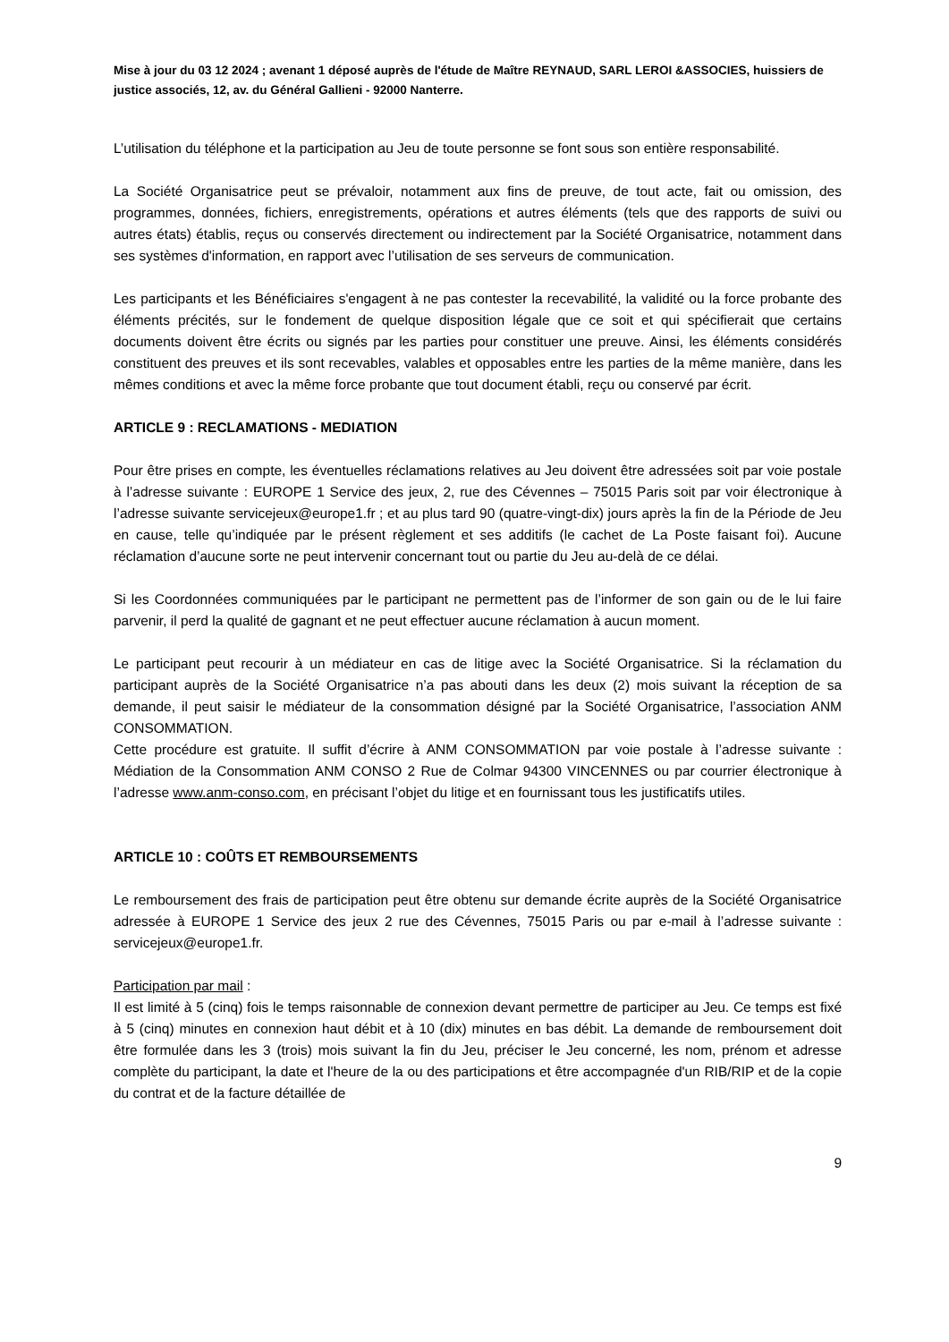Mise à jour du 03 12 2024 ; avenant 1 déposé auprès de l'étude de Maître REYNAUD, SARL LEROI &ASSOCIES, huissiers de justice associés, 12, av. du Général Gallieni - 92000 Nanterre.
L’utilisation du téléphone et la participation au Jeu de toute personne se font sous son entière responsabilité.
La Société Organisatrice peut se prévaloir, notamment aux fins de preuve, de tout acte, fait ou omission, des programmes, données, fichiers, enregistrements, opérations et autres éléments (tels que des rapports de suivi ou autres états) établis, reçus ou conservés directement ou indirectement par la Société Organisatrice, notamment dans ses systèmes d'information, en rapport avec l’utilisation de ses serveurs de communication.
Les participants et les Bénéficiaires s'engagent à ne pas contester la recevabilité, la validité ou la force probante des éléments précités, sur le fondement de quelque disposition légale que ce soit et qui spécifierait que certains documents doivent être écrits ou signés par les parties pour constituer une preuve. Ainsi, les éléments considérés constituent des preuves et ils sont recevables, valables et opposables entre les parties de la même manière, dans les mêmes conditions et avec la même force probante que tout document établi, reçu ou conservé par écrit.
ARTICLE 9 : RECLAMATIONS - MEDIATION
Pour être prises en compte, les éventuelles réclamations relatives au Jeu doivent être adressées soit par voie postale à l’adresse suivante : EUROPE 1 Service des jeux, 2, rue des Cévennes – 75015 Paris soit par voir électronique à l’adresse suivante servicejeux@europe1.fr ; et au plus tard 90 (quatre-vingt-dix) jours après la fin de la Période de Jeu en cause, telle qu’indiquée par le présent règlement et ses additifs (le cachet de La Poste faisant foi). Aucune réclamation d’aucune sorte ne peut intervenir concernant tout ou partie du Jeu au-delà de ce délai.
Si les Coordonnées communiquées par le participant ne permettent pas de l’informer de son gain ou de le lui faire parvenir, il perd la qualité de gagnant et ne peut effectuer aucune réclamation à aucun moment.
Le participant peut recourir à un médiateur en cas de litige avec la Société Organisatrice. Si la réclamation du participant auprès de la Société Organisatrice n’a pas abouti dans les deux (2) mois suivant la réception de sa demande, il peut saisir le médiateur de la consommation désigné par la Société Organisatrice, l’association ANM CONSOMMATION.
Cette procédure est gratuite. Il suffit d’écrire à ANM CONSOMMATION par voie postale à l’adresse suivante : Médiation de la Consommation ANM CONSO 2 Rue de Colmar 94300 VINCENNES ou par courrier électronique à l’adresse www.anm-conso.com, en précisant l’objet du litige et en fournissant tous les justificatifs utiles.
ARTICLE 10 : COÛTS ET REMBOURSEMENTS
Le remboursement des frais de participation peut être obtenu sur demande écrite auprès de la Société Organisatrice adressée à EUROPE 1 Service des jeux 2 rue des Cévennes, 75015 Paris ou par e-mail à l’adresse suivante : servicejeux@europe1.fr.
Participation par mail :
Il est limité à 5 (cinq) fois le temps raisonnable de connexion devant permettre de participer au Jeu. Ce temps est fixé à 5 (cinq) minutes en connexion haut débit et à 10 (dix) minutes en bas débit. La demande de remboursement doit être formulée dans les 3 (trois) mois suivant la fin du Jeu, préciser le Jeu concerné, les nom, prénom et adresse complète du participant, la date et l'heure de la ou des participations et être accompagnée d'un RIB/RIP et de la copie du contrat et de la facture détaillée de
9